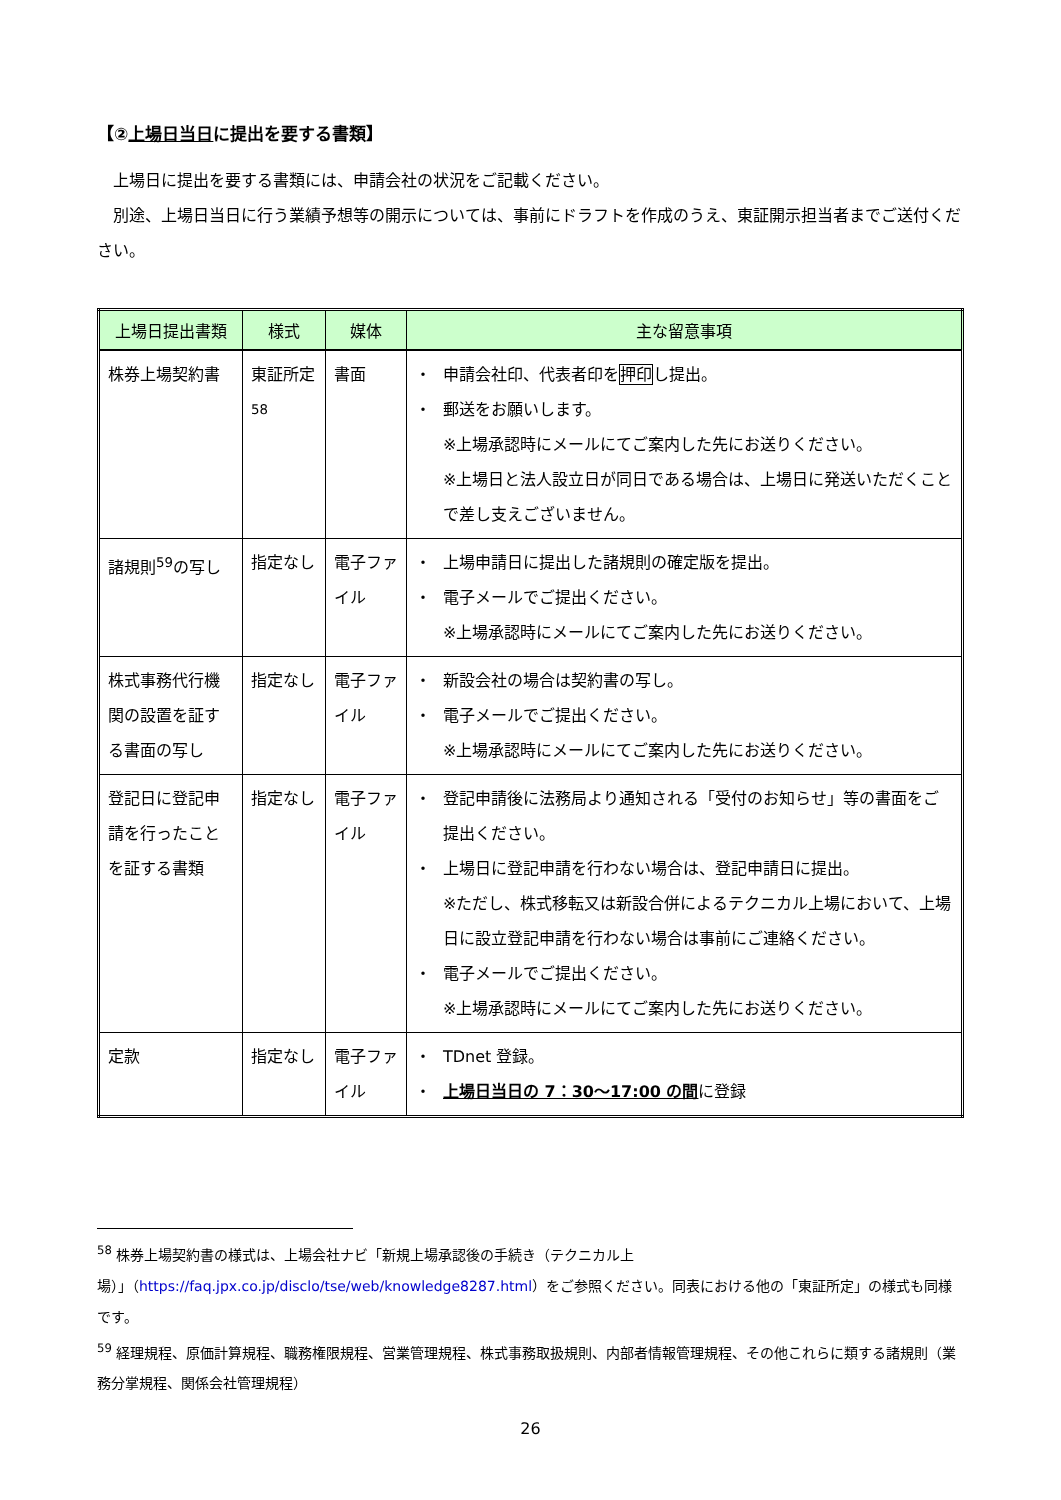【②上場日当日に提出を要する書類】
　上場日に提出を要する書類には、申請会社の状況をご記載ください。
　別途、上場日当日に行う業績予想等の開示については、事前にドラフトを作成のうえ、東証開示担当者までご送付ください。
| 上場日提出書類 | 様式 | 媒体 | 主な留意事項 |
| --- | --- | --- | --- |
| 株券上場契約書 | 東証所定<sup>58</sup> | 書面 | ・ 申請会社印、代表者印を 押印 し提出。 ・ 郵送をお願いします。 ※上場承認時にメールにてご案内した先にお送りください。 ※上場日と法人設立日が同日である場合は、上場日に発送いただくことで差し支えございません。 |
| 諸規則<sup>59</sup>の写し | 指定なし | 電子ファイル | ・ 上場申請日に提出した諸規則の確定版を提出。 ・ 電子メールでご提出ください。 ※上場承認時にメールにてご案内した先にお送りください。 |
| 株式事務代行機関の設置を証する書面の写し | 指定なし | 電子ファイル | ・ 新設会社の場合は契約書の写し。 ・ 電子メールでご提出ください。 ※上場承認時にメールにてご案内した先にお送りください。 |
| 登記日に登記申請を行ったことを証する書類 | 指定なし | 電子ファイル | ・ 登記申請後に法務局より通知される「受付のお知らせ」等の書面をご提出ください。 ・ 上場日に登記申請を行わない場合は、登記申請日に提出。 ※ただし、株式移転又は新設合併によるテクニカル上場において、上場日に設立登記申請を行わない場合は事前にご連絡ください。 ・ 電子メールでご提出ください。 ※上場承認時にメールにてご案内した先にお送りください。 |
| 定款 | 指定なし | 電子ファイル | ・ TDnet 登録。 ・ 上場日当日の 7：30～17:00 の間 に登録 |
<sup>58</sup> 株券上場契約書の様式は、上場会社ナビ「新規上場承認後の手続き（テクニカル上場）」（https://faq.jpx.co.jp/disclo/tse/web/knowledge8287.html）をご参照ください。同表における他の「東証所定」の様式も同様です。
<sup>59</sup> 経理規程、原価計算規程、職務権限規程、営業管理規程、株式事務取扱規則、内部者情報管理規程、その他これらに類する諸規則（業務分掌規程、関係会社管理規程）
26